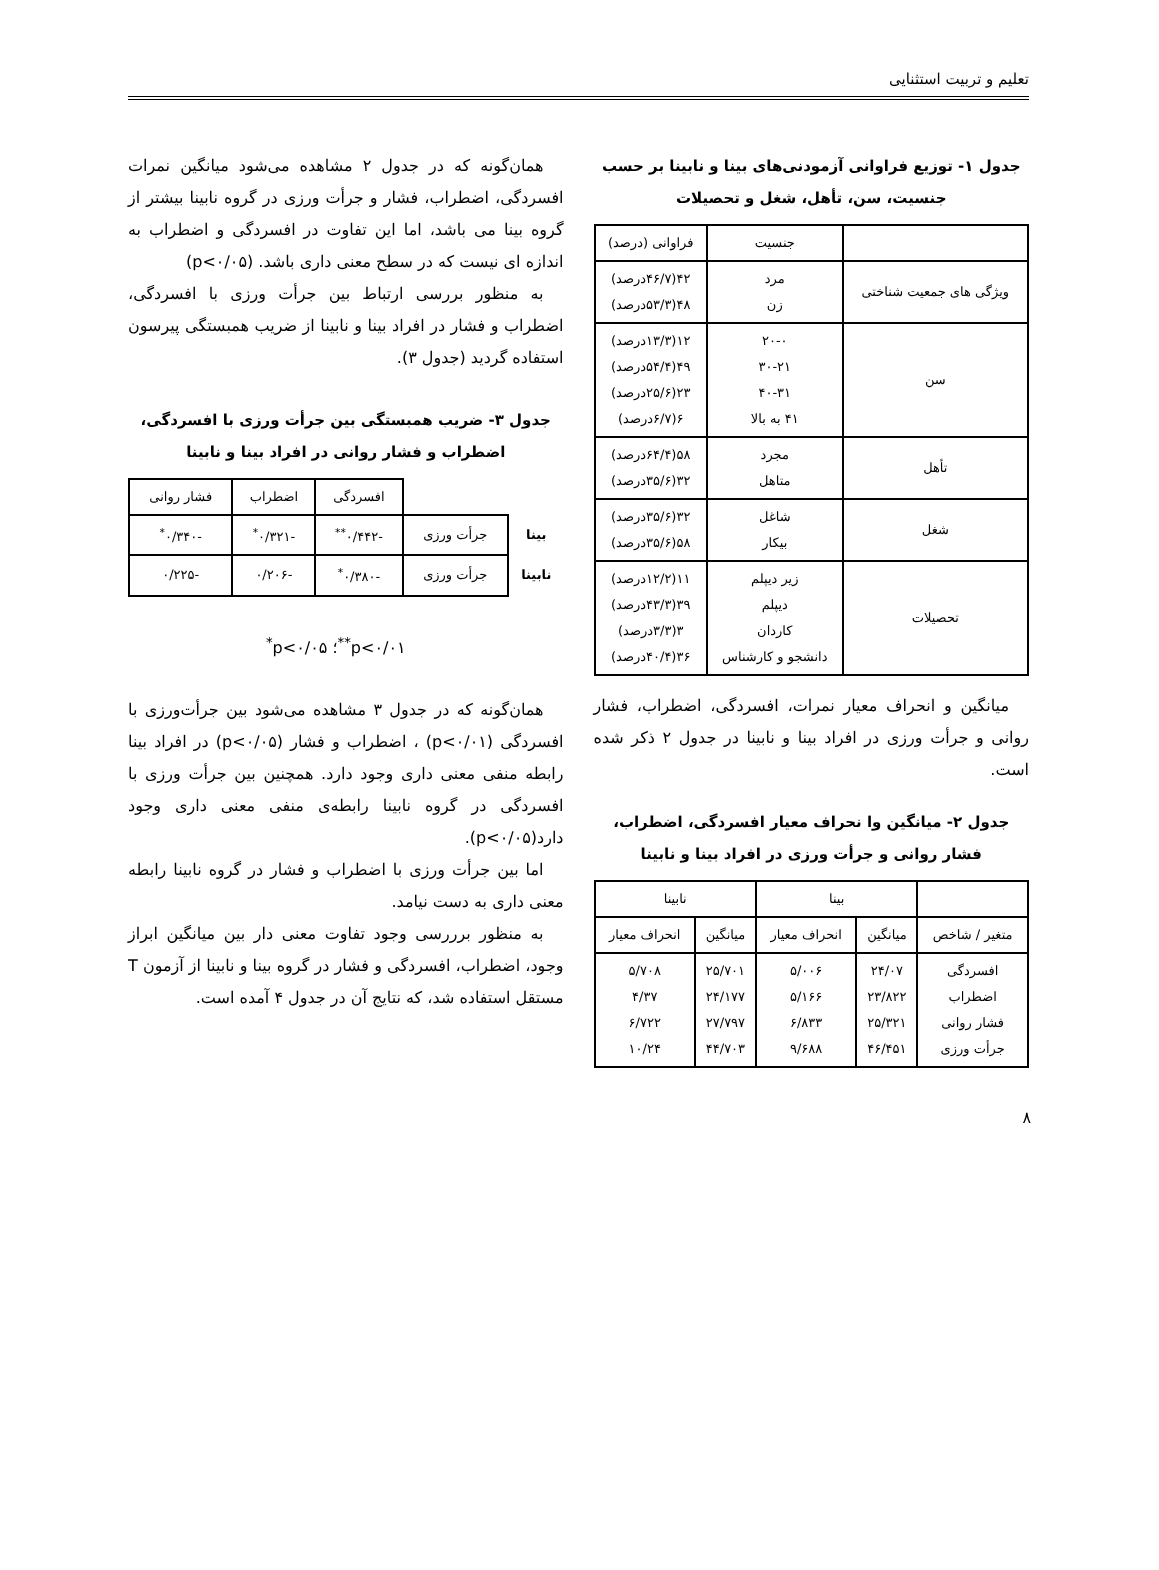تعلیم و تربیت استثنایی
جدول ۱- توزیع فراوانی آزمودنی‌های بینا و نابینا بر حسب جنسیت، سن، تأهل، شغل و تحصیلات
| | جنسیت | فراوانی (درصد) |
| ویژگی های جمعیت شناختی | مرد زن | ۴۲(۴۶/۷درصد) ۴۸(۵۳/۳درصد) |
| سن | ۲۰-۰ ۳۰-۲۱ ۴۰-۳۱ ۴۱ به بالا | ۱۲(۱۳/۳درصد) ۴۹(۵۴/۴درصد) ۲۳(۲۵/۶درصد) ۶(۶/۷درصد) |
| تأهل | مجرد متاهل | ۵۸(۶۴/۴درصد) ۳۲(۳۵/۶درصد) |
| شغل | شاغل بیکار | ۳۲(۳۵/۶درصد) ۵۸(۳۵/۶درصد) |
| تحصیلات | زیر دیپلم دیپلم کاردان دانشجو و کارشناس | ۱۱(۱۲/۲درصد) ۳۹(۴۳/۳درصد) ۳(۳/۳درصد) ۳۶(۴۰/۴درصد) |
میانگین و انحراف معیار نمرات، افسردگی، اضطراب، فشار روانی و جرأت ورزی در افراد بینا و نابینا در جدول ۲ ذکر شده است.
جدول ۲- میانگین وا نحراف معیار افسردگی، اضطراب، فشار روانی و جرأت ورزی در افراد بینا و نابینا
| | بینا | | نابینا | |
| متغیر / شاخص | میانگین | انحراف معیار | میانگین | انحراف معیار |
| افسردگی اضطراب فشار روانی جرأت ورزی | ۲۴/۰۷ ۲۳/۸۲۲ ۲۵/۳۲۱ ۴۶/۴۵۱ | ۵/۰۰۶ ۵/۱۶۶ ۶/۸۳۳ ۹/۶۸۸ | ۲۵/۷۰۱ ۲۴/۱۷۷ ۲۷/۷۹۷ ۴۴/۷۰۳ | ۵/۷۰۸ ۴/۳۷ ۶/۷۲۲ ۱۰/۲۴ |
همان‌گونه که در جدول ۲ مشاهده می‌شود میانگین نمرات افسردگی، اضطراب، فشار و جرأت ورزی در گروه نابینا بیشتر از گروه بینا می باشد، اما این تفاوت در افسردگی و اضطراب به اندازه ای نیست که در سطح معنی داری باشد. (p<۰/۰۵)
به منظور بررسی ارتباط بین جرأت ورزی با افسردگی، اضطراب و فشار در افراد بینا و نابینا از ضریب همبستگی پیرسون استفاده گردید (جدول ۳).
جدول ۳- ضریب همبستگی بین جرأت ورزی با افسردگی، اضطراب و فشار روانی در افراد بینا و نابینا
| | | افسردگی | اضطراب | فشار روانی |
| بینا | جرأت ورزی | -۰/۴۴۲<sup>**</sup> | -۰/۳۲۱<sup>*</sup> | -۰/۳۴۰<sup>*</sup> |
| نابینا | جرأت ورزی | -۰/۳۸۰<sup>*</sup> | -۰/۲۰۶ | -۰/۲۲۵ |
p<۰/۰۱<sup>**</sup>؛ p<۰/۰۵<sup>*</sup>
همان‌گونه که در جدول ۳ مشاهده می‌شود بین جرأت‌ورزی با افسردگی (p<۰/۰۱) ، اضطراب و فشار (p<۰/۰۵) در افراد بینا رابطه منفی معنی داری وجود دارد. همچنین بین جرأت ورزی با افسردگی در گروه نابینا رابطه‌ی منفی معنی داری وجود دارد(p<۰/۰۵).
اما بین جرأت ورزی با اضطراب و فشار در گروه نابینا رابطه معنی داری به دست نیامد.
به منظور برررسی وجود تفاوت معنی دار بین میانگین ابراز وجود، اضطراب، افسردگی و فشار در گروه بینا و نابینا از آزمون T مستقل استفاده شد، که نتایج آن در جدول ۴ آمده است.
۸